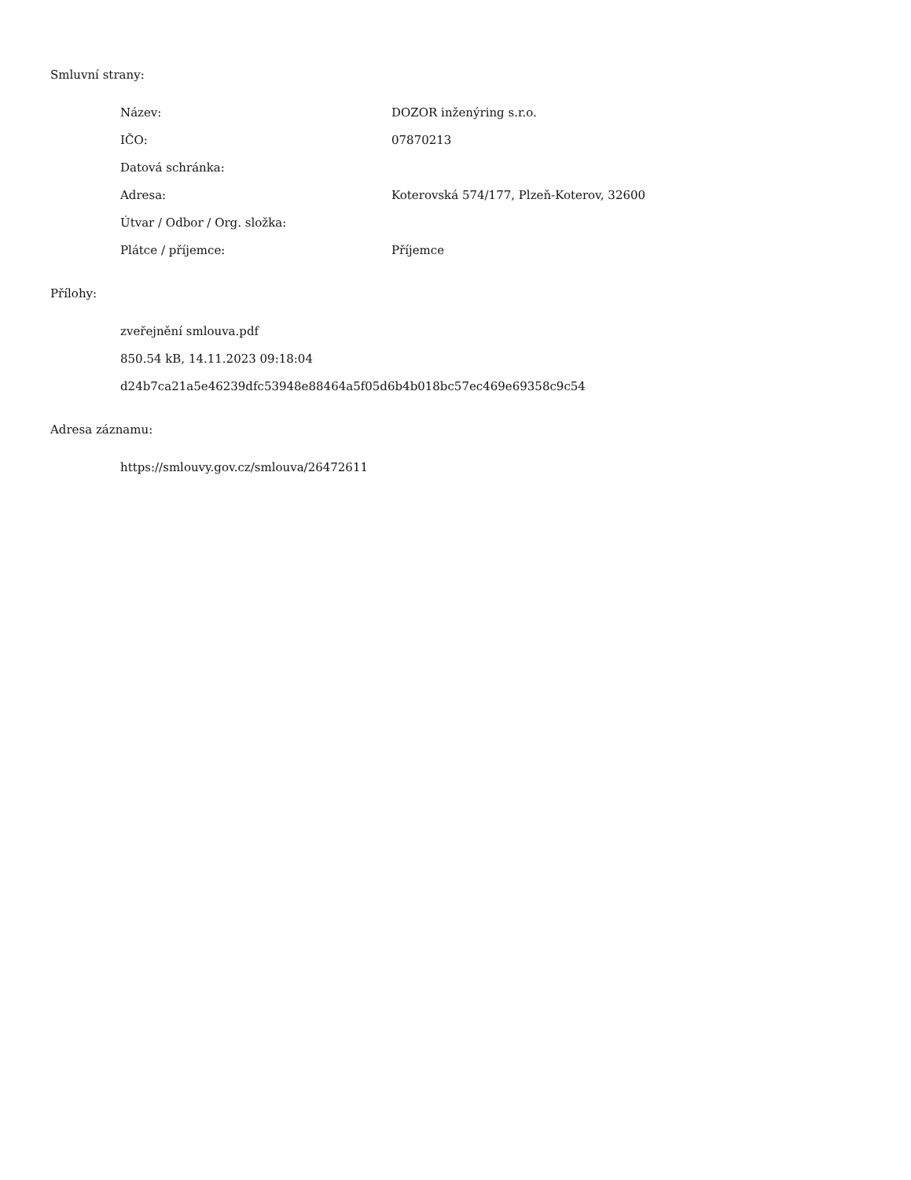Smluvní strany:
| Název: | DOZOR inženýring s.r.o. |
| IČO: | 07870213 |
| Datová schránka: | |
| Adresa: | Koterovská 574/177, Plzeň-Koterov, 32600 |
| Útvar / Odbor / Org. složka: | |
| Plátce / příjemce: | Příjemce |
Přílohy:
zveřejnění smlouva.pdf
850.54 kB, 14.11.2023 09:18:04
d24b7ca21a5e46239dfc53948e88464a5f05d6b4b018bc57ec469e69358c9c54
Adresa záznamu:
https://smlouvy.gov.cz/smlouva/26472611